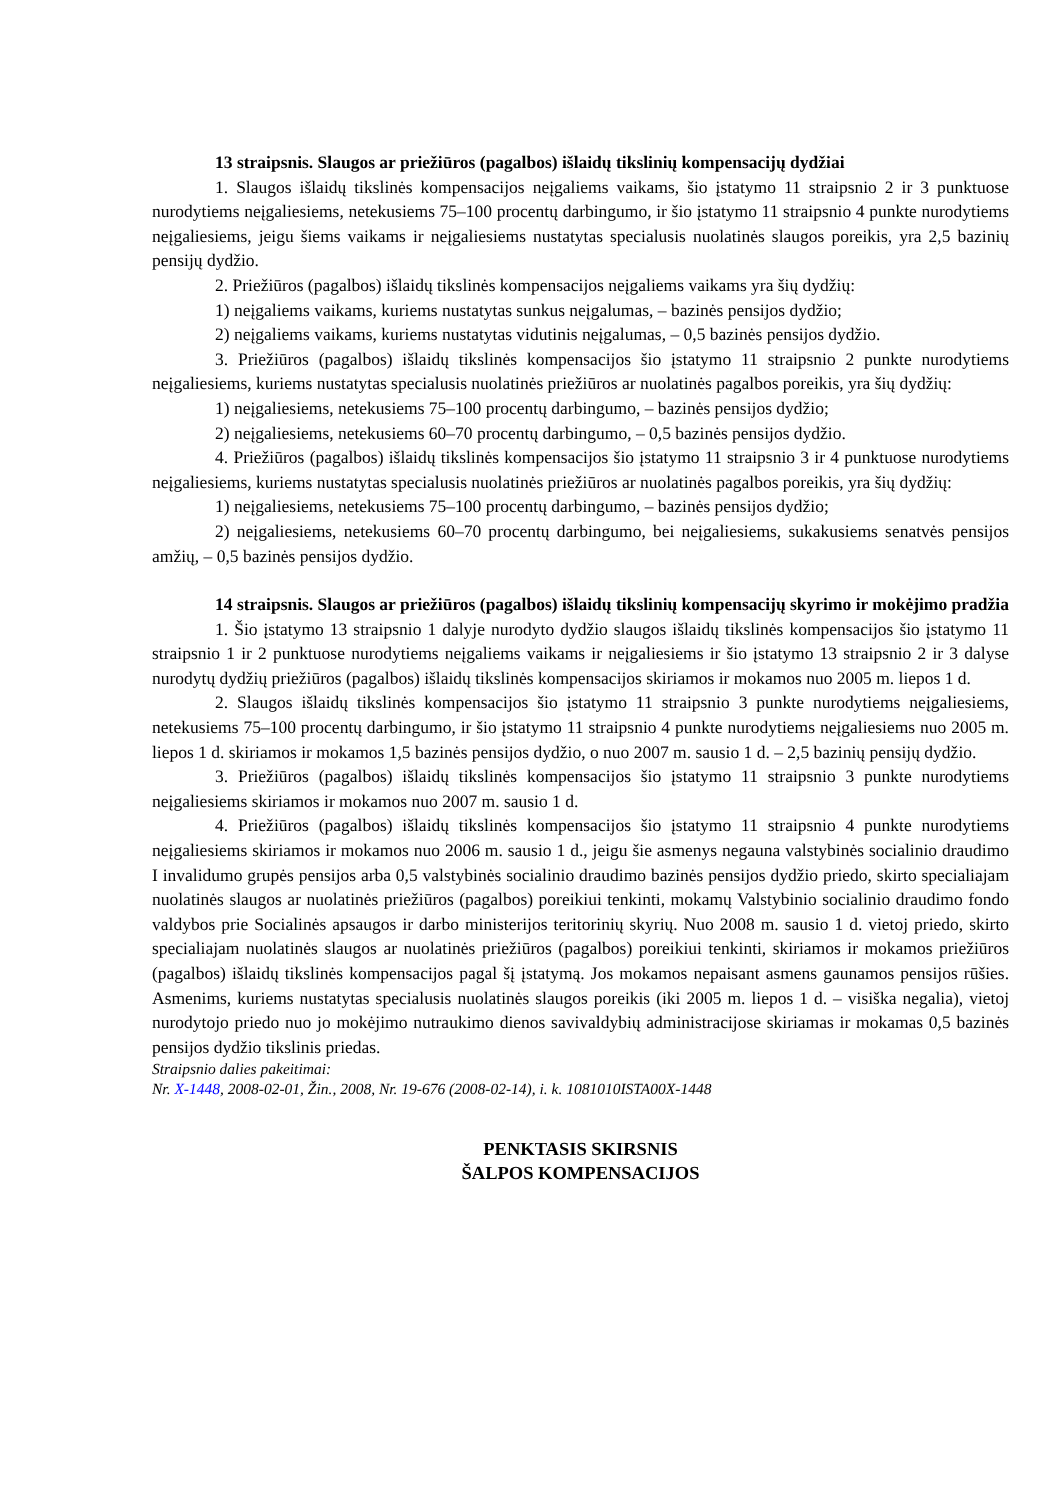13 straipsnis. Slaugos ar priežiūros (pagalbos) išlaidų tikslinių kompensacijų dydžiai
1. Slaugos išlaidų tikslinės kompensacijos neįgaliems vaikams, šio įstatymo 11 straipsnio 2 ir 3 punktuose nurodytiems neįgaliesiems, netekusiems 75–100 procentų darbingumo, ir šio įstatymo 11 straipsnio 4 punkte nurodytiems neįgaliesiems, jeigu šiems vaikams ir neįgaliesiems nustatytas specialusis nuolatinės slaugos poreikis, yra 2,5 bazinių pensijų dydžio.
2. Priežiūros (pagalbos) išlaidų tikslinės kompensacijos neįgaliems vaikams yra šių dydžių:
1) neįgaliems vaikams, kuriems nustatytas sunkus neįgalumas, – bazinės pensijos dydžio;
2) neįgaliems vaikams, kuriems nustatytas vidutinis neįgalumas, – 0,5 bazinės pensijos dydžio.
3. Priežiūros (pagalbos) išlaidų tikslinės kompensacijos šio įstatymo 11 straipsnio 2 punkte nurodytiems neįgaliesiems, kuriems nustatytas specialusis nuolatinės priežiūros ar nuolatinės pagalbos poreikis, yra šių dydžių:
1) neįgaliesiems, netekusiems 75–100 procentų darbingumo, – bazinės pensijos dydžio;
2) neįgaliesiems, netekusiems 60–70 procentų darbingumo, – 0,5 bazinės pensijos dydžio.
4. Priežiūros (pagalbos) išlaidų tikslinės kompensacijos šio įstatymo 11 straipsnio 3 ir 4 punktuose nurodytiems neįgaliesiems, kuriems nustatytas specialusis nuolatinės priežiūros ar nuolatinės pagalbos poreikis, yra šių dydžių:
1) neįgaliesiems, netekusiems 75–100 procentų darbingumo, – bazinės pensijos dydžio;
2) neįgaliesiems, netekusiems 60–70 procentų darbingumo, bei neįgaliesiems, sukakusiems senatvės pensijos amžių, – 0,5 bazinės pensijos dydžio.
14 straipsnis. Slaugos ar priežiūros (pagalbos) išlaidų tikslinių kompensacijų skyrimo ir mokėjimo pradžia
1. Šio įstatymo 13 straipsnio 1 dalyje nurodyto dydžio slaugos išlaidų tikslinės kompensacijos šio įstatymo 11 straipsnio 1 ir 2 punktuose nurodytiems neįgaliems vaikams ir neįgaliesiems ir šio įstatymo 13 straipsnio 2 ir 3 dalyse nurodytų dydžių priežiūros (pagalbos) išlaidų tikslinės kompensacijos skiriamos ir mokamos nuo 2005 m. liepos 1 d.
2. Slaugos išlaidų tikslinės kompensacijos šio įstatymo 11 straipsnio 3 punkte nurodytiems neįgaliesiems, netekusiems 75–100 procentų darbingumo, ir šio įstatymo 11 straipsnio 4 punkte nurodytiems neįgaliesiems nuo 2005 m. liepos 1 d. skiriamos ir mokamos 1,5 bazinės pensijos dydžio, o nuo 2007 m. sausio 1 d. – 2,5 bazinių pensijų dydžio.
3. Priežiūros (pagalbos) išlaidų tikslinės kompensacijos šio įstatymo 11 straipsnio 3 punkte nurodytiems neįgaliesiems skiriamos ir mokamos nuo 2007 m. sausio 1 d.
4. Priežiūros (pagalbos) išlaidų tikslinės kompensacijos šio įstatymo 11 straipsnio 4 punkte nurodytiems neįgaliesiems skiriamos ir mokamos nuo 2006 m. sausio 1 d., jeigu šie asmenys negauna valstybinės socialinio draudimo I invalidumo grupės pensijos arba 0,5 valstybinės socialinio draudimo bazinės pensijos dydžio priedo, skirto specialiajam nuolatinės slaugos ar nuolatinės priežiūros (pagalbos) poreikiui tenkinti, mokamų Valstybinio socialinio draudimo fondo valdybos prie Socialinės apsaugos ir darbo ministerijos teritorinių skyrių. Nuo 2008 m. sausio 1 d. vietoj priedo, skirto specialiajam nuolatinės slaugos ar nuolatinės priežiūros (pagalbos) poreikiui tenkinti, skiriamos ir mokamos priežiūros (pagalbos) išlaidų tikslinės kompensacijos pagal šį įstatymą. Jos mokamos nepaisant asmens gaunamos pensijos rūšies. Asmenims, kuriems nustatytas specialusis nuolatinės slaugos poreikis (iki 2005 m. liepos 1 d. – visiška negalia), vietoj nurodytojo priedo nuo jo mokėjimo nutraukimo dienos savivaldybių administracijose skiriamas ir mokamas 0,5 bazinės pensijos dydžio tikslinis priedas.
Straipsnio dalies pakeitimai:
Nr. X-1448, 2008-02-01, Žin., 2008, Nr. 19-676 (2008-02-14), i. k. 1081010ISTA00X-1448
PENKTASIS SKIRSNIS
ŠALPOS KOMPENSACIJOS